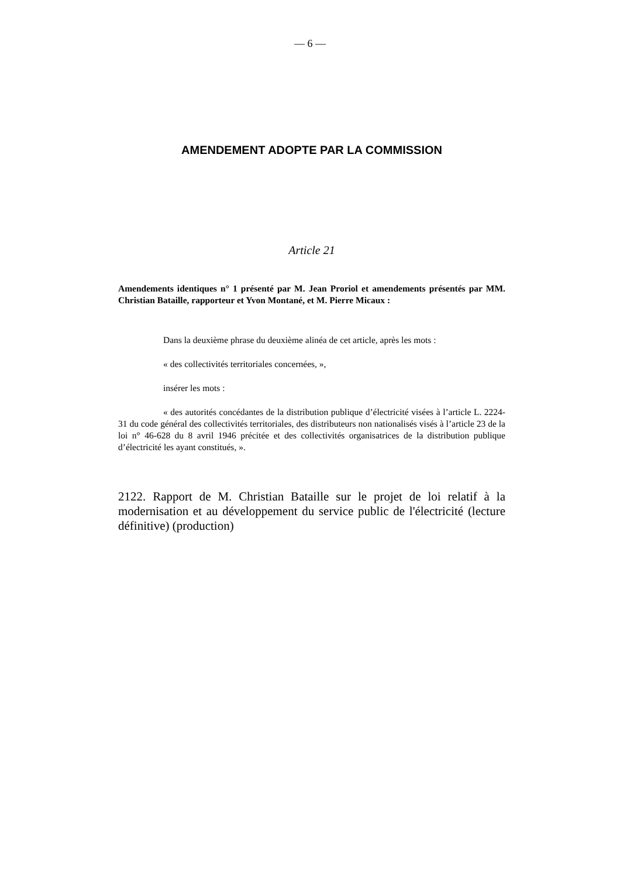— 6 —
AMENDEMENT ADOPTE PAR LA COMMISSION
Article 21
Amendements identiques n° 1 présenté par M. Jean Proriol et amendements présentés par MM. Christian Bataille, rapporteur et Yvon Montané, et M. Pierre Micaux :
Dans la deuxième phrase du deuxième alinéa de cet article, après les mots :
« des collectivités territoriales concernées, »,
insérer les mots :
« des autorités concédantes de la distribution publique d’électricité visées à l’article L. 2224-31 du code général des collectivités territoriales, des distributeurs non nationalisés visés à l’article 23 de la loi n° 46-628 du 8 avril 1946 précitée et des collectivités organisatrices de la distribution publique d’électricité les ayant constitués, ».
2122. Rapport de M. Christian Bataille sur le projet de loi relatif à la modernisation et au développement du service public de l'électricité (lecture définitive) (production)